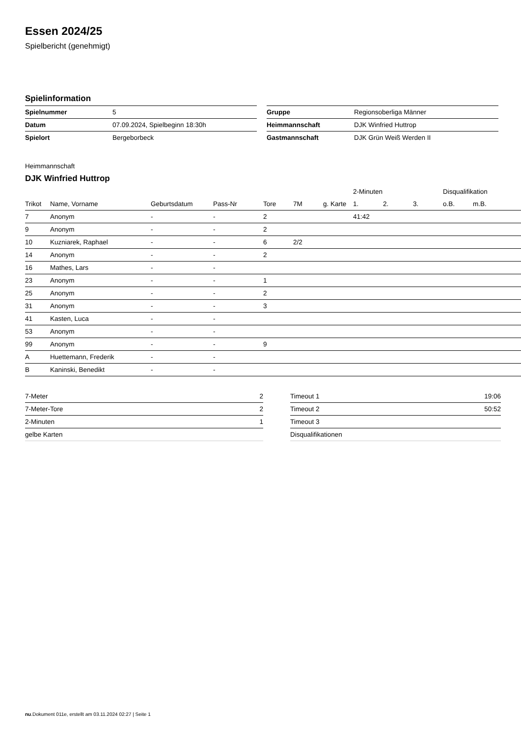Essen 2024/25
Spielbericht (genehmigt)
Spielinformation
| Spielnummer | 5 |
| Datum | 07.09.2024, Spielbeginn 18:30h |
| Spielort | Bergeborbeck |
| Gruppe | Regionsoberliga Männer |
| Heimmannschaft | DJK Winfried Huttrop |
| Gastmannschaft | DJK Grün Weiß Werden II |
Heimmannschaft
DJK Winfried Huttrop
| | | | | | | | 2-Minuten | | | Disqualifikation | |
| --- | --- | --- | --- | --- | --- | --- | --- | --- | --- | --- | --- |
| Trikot | Name, Vorname | Geburtsdatum | Pass-Nr | Tore | 7M | g. Karte | 1. | 2. | 3. | o.B. | m.B. |
| 7 | Anonym | - | - | 2 | | | 41:42 | | | | |
| 9 | Anonym | - | - | 2 | | | | | | | |
| 10 | Kuzniarek, Raphael | - | - | 6 | 2/2 | | | | | | |
| 14 | Anonym | - | - | 2 | | | | | | | |
| 16 | Mathes, Lars | - | - | | | | | | | | |
| 23 | Anonym | - | - | 1 | | | | | | | |
| 25 | Anonym | - | - | 2 | | | | | | | |
| 31 | Anonym | - | - | 3 | | | | | | | |
| 41 | Kasten, Luca | - | - | | | | | | | | |
| 53 | Anonym | - | - | | | | | | | | |
| 99 | Anonym | - | - | 9 | | | | | | | |
| A | Huettemann, Frederik | - | - | | | | | | | | |
| B | Kaninski, Benedikt | - | - | | | | | | | | |
| 7-Meter | 2 |
| 7-Meter-Tore | 2 |
| 2-Minuten | 1 |
| gelbe Karten | |
| Timeout 1 | 19:06 |
| Timeout 2 | 50:52 |
| Timeout 3 | |
| Disqualifikationen | |
nu.Dokument 011e, erstellt am 03.11.2024 02:27 | Seite 1